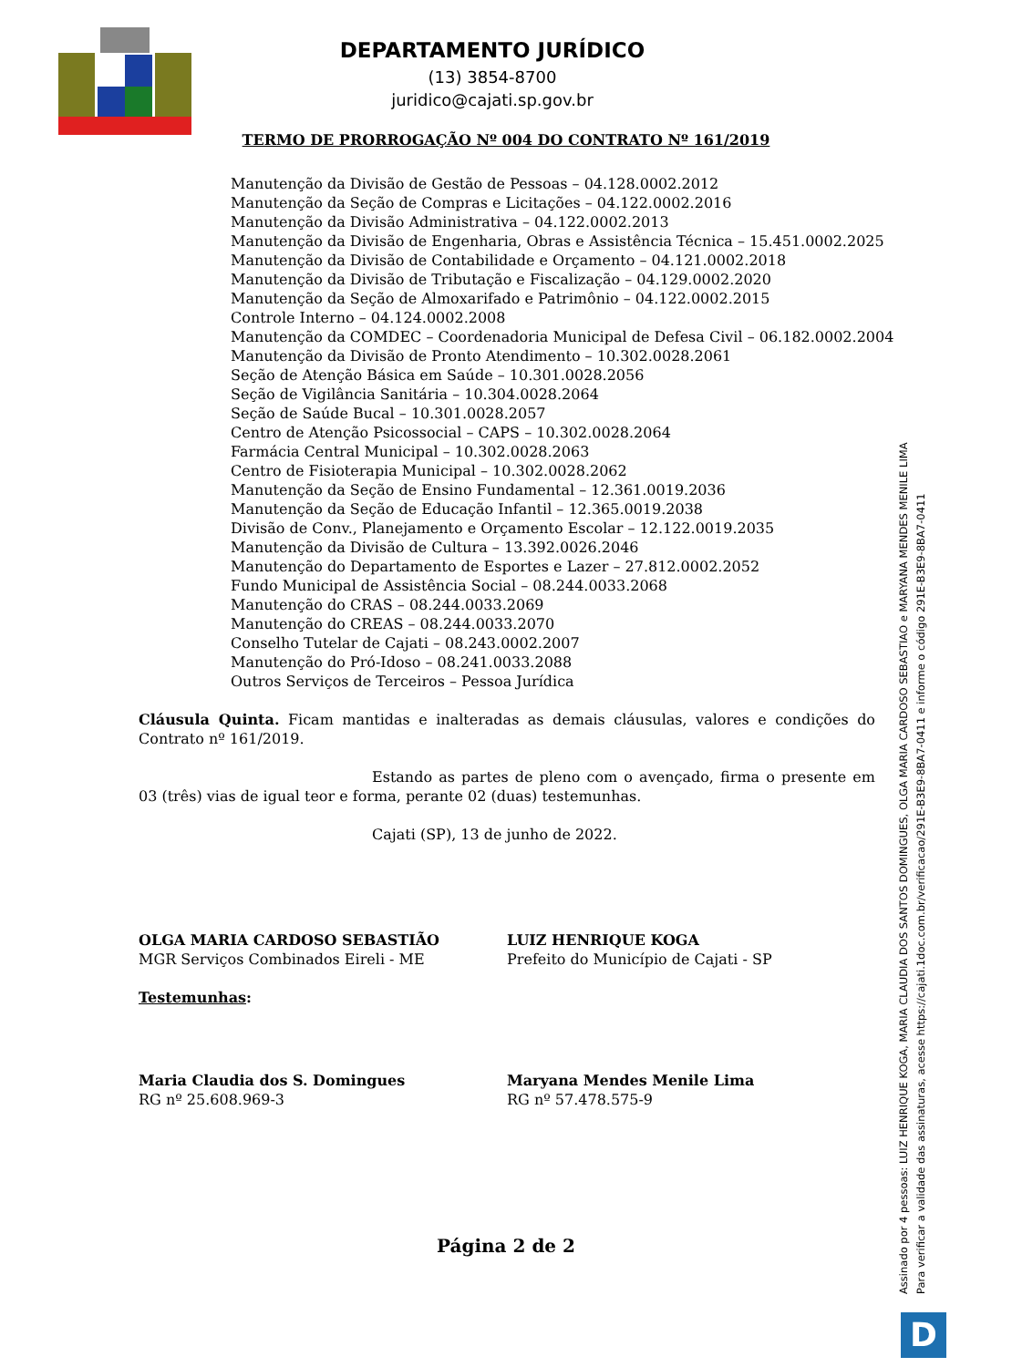DEPARTAMENTO JURÍDICO
(13) 3854-8700
juridico@cajati.sp.gov.br
TERMO DE PRORROGAÇÃO Nº 004 DO CONTRATO Nº 161/2019
Manutenção da Divisão de Gestão de Pessoas – 04.128.0002.2012
Manutenção da Seção de Compras e Licitações – 04.122.0002.2016
Manutenção da Divisão Administrativa – 04.122.0002.2013
Manutenção da Divisão de Engenharia, Obras e Assistência Técnica – 15.451.0002.2025
Manutenção da Divisão de Contabilidade e Orçamento – 04.121.0002.2018
Manutenção da Divisão de Tributação e Fiscalização – 04.129.0002.2020
Manutenção da Seção de Almoxarifado e Patrimônio – 04.122.0002.2015
Controle Interno – 04.124.0002.2008
Manutenção da COMDEC – Coordenadoria Municipal de Defesa Civil – 06.182.0002.2004
Manutenção da Divisão de Pronto Atendimento – 10.302.0028.2061
Seção de Atenção Básica em Saúde – 10.301.0028.2056
Seção de Vigilância Sanitária – 10.304.0028.2064
Seção de Saúde Bucal – 10.301.0028.2057
Centro de Atenção Psicossocial – CAPS – 10.302.0028.2064
Farmácia Central Municipal – 10.302.0028.2063
Centro de Fisioterapia Municipal – 10.302.0028.2062
Manutenção da Seção de Ensino Fundamental – 12.361.0019.2036
Manutenção da Seção de Educação Infantil – 12.365.0019.2038
Divisão de Conv., Planejamento e Orçamento Escolar – 12.122.0019.2035
Manutenção da Divisão de Cultura – 13.392.0026.2046
Manutenção do Departamento de Esportes e Lazer – 27.812.0002.2052
Fundo Municipal de Assistência Social – 08.244.0033.2068
Manutenção do CRAS – 08.244.0033.2069
Manutenção do CREAS – 08.244.0033.2070
Conselho Tutelar de Cajati – 08.243.0002.2007
Manutenção do Pró-Idoso – 08.241.0033.2088
Outros Serviços de Terceiros – Pessoa Jurídica
Cláusula Quinta. Ficam mantidas e inalteradas as demais cláusulas, valores e condições do Contrato nº 161/2019.
Estando as partes de pleno com o avençado, firma o presente em 03 (três) vias de igual teor e forma, perante 02 (duas) testemunhas.
Cajati (SP), 13 de junho de 2022.
OLGA MARIA CARDOSO SEBASTIÃO
MGR Serviços Combinados Eireli - ME
LUIZ HENRIQUE KOGA
Prefeito do Município de Cajati - SP
Testemunhas:
Maria Claudia dos S. Domingues
RG nº 25.608.969-3
Maryana Mendes Menile Lima
RG nº 57.478.575-9
Página 2 de 2
Assinado por 4 pessoas: LUIZ HENRIQUE KOGA, MARIA CLAUDIA DOS SANTOS DOMINGUES, OLGA MARIA CARDOSO SEBASTIAO e MARYANA MENDES MENILE LIMA
Para verificar a validade das assinaturas, acesse https://cajati.1doc.com.br/verificacao/291E-B3E9-8BA7-0411 e informe o código 291E-B3E9-8BA7-0411
D